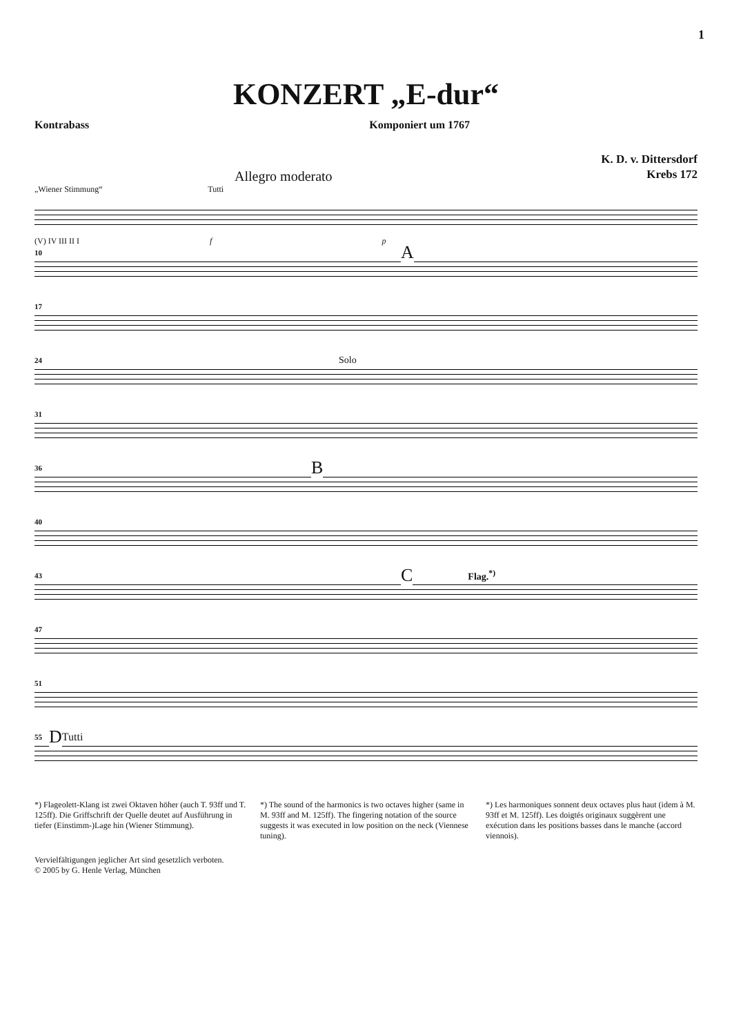1
KONZERT „E-dur“
Kontrabass Komponiert um 1767
K. D. v. Dittersdorf
Krebs 172
Allegro moderato
„Wiener Stimmung“ Tutti
(V) IV III II I f p
10
A
17
24
Solo
31
36
B
40
43
C Flag.<sup>*)</sup>
47
51
55
D Tutti
*) Flageolett-Klang ist zwei Oktaven höher (auch T. 93ff und T. 125ff). Die Griffschrift der Quelle deutet auf Ausführung in tiefer (Einstimm-)Lage hin (Wiener Stimmung).
*) The sound of the harmonics is two octaves higher (same in M. 93ff and M. 125ff). The fingering notation of the source suggests it was executed in low position on the neck (Viennese tuning).
*) Les harmoniques sonnent deux octaves plus haut (idem à M. 93ff et M. 125ff). Les doigtés originaux suggèrent une exécution dans les positions basses dans le manche (accord viennois).
Vervielfältigungen jeglicher Art sind gesetzlich verboten.
© 2005 by G. Henle Verlag, München